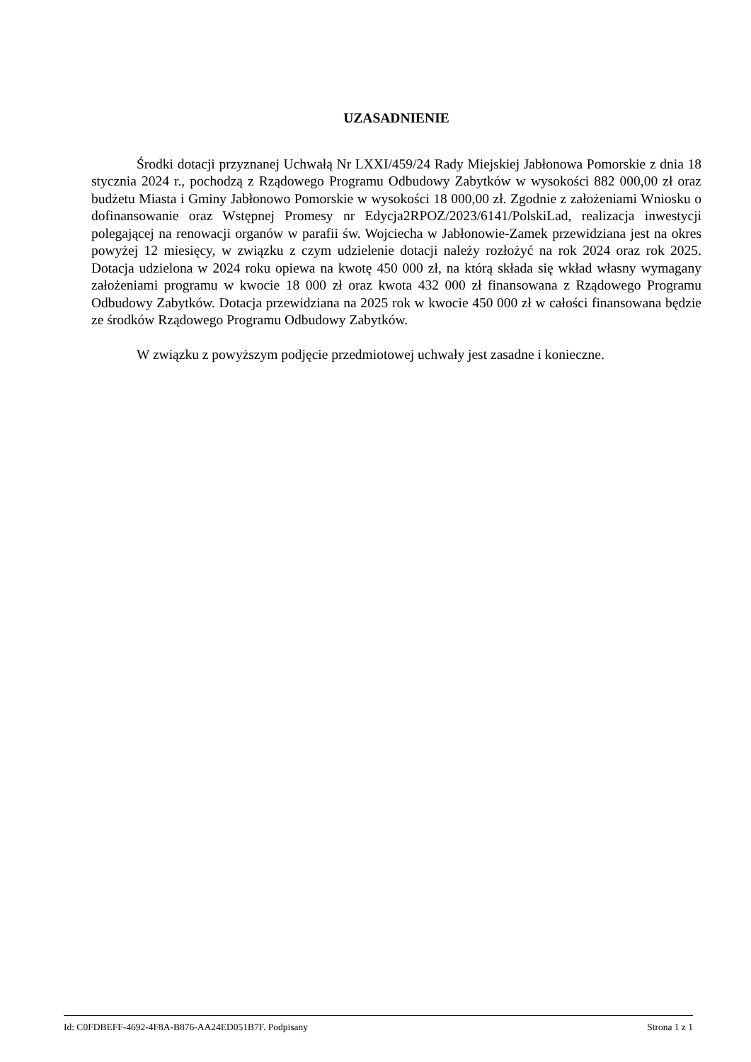UZASADNIENIE
Środki dotacji przyznanej Uchwałą Nr LXXI/459/24 Rady Miejskiej Jabłonowa Pomorskie z dnia 18 stycznia 2024 r., pochodzą z Rządowego Programu Odbudowy Zabytków w wysokości 882 000,00 zł oraz budżetu Miasta i Gminy Jabłonowo Pomorskie w wysokości 18 000,00 zł. Zgodnie z założeniami Wniosku o dofinansowanie oraz Wstępnej Promesy nr Edycja2RPOZ/2023/6141/PolskiLad, realizacja inwestycji polegającej na renowacji organów w parafii św. Wojciecha w Jabłonowie-Zamek przewidziana jest na okres powyżej 12 miesięcy, w związku z czym udzielenie dotacji należy rozłożyć na rok 2024 oraz rok 2025. Dotacja udzielona w 2024 roku opiewa na kwotę 450 000 zł, na którą składa się wkład własny wymagany założeniami programu w kwocie 18 000 zł oraz kwota 432 000 zł finansowana z Rządowego Programu Odbudowy Zabytków. Dotacja przewidziana na 2025 rok w kwocie 450 000 zł w całości finansowana będzie ze środków Rządowego Programu Odbudowy Zabytków.
W związku z powyższym podjęcie przedmiotowej uchwały jest zasadne i konieczne.
Id: C0FDBEFF-4692-4F8A-B876-AA24ED051B7F. Podpisany Strona 1 z 1